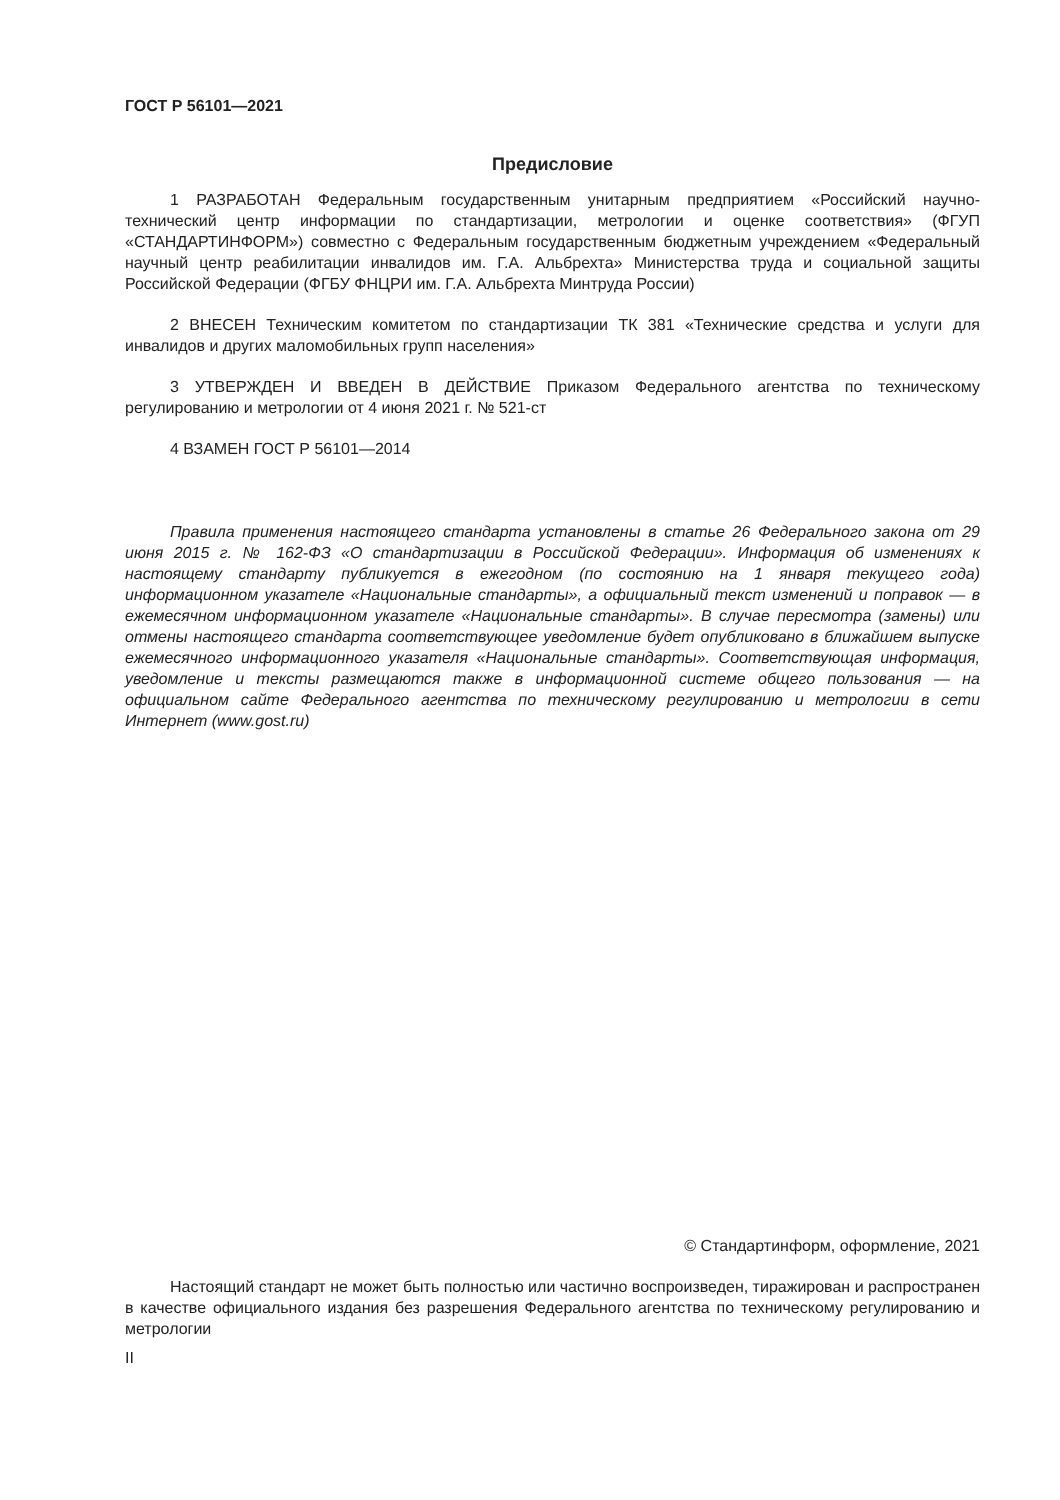ГОСТ Р 56101—2021
Предисловие
1 РАЗРАБОТАН Федеральным государственным унитарным предприятием «Российский научно-технический центр информации по стандартизации, метрологии и оценке соответствия» (ФГУП «СТАНДАРТИНФОРМ») совместно с Федеральным государственным бюджетным учреждением «Федеральный научный центр реабилитации инвалидов им. Г.А. Альбрехта» Министерства труда и социальной защиты Российской Федерации (ФГБУ ФНЦРИ им. Г.А. Альбрехта Минтруда России)
2 ВНЕСЕН Техническим комитетом по стандартизации ТК 381 «Технические средства и услуги для инвалидов и других маломобильных групп населения»
3 УТВЕРЖДЕН И ВВЕДЕН В ДЕЙСТВИЕ Приказом Федерального агентства по техническому регулированию и метрологии от 4 июня 2021 г. № 521-ст
4 ВЗАМЕН ГОСТ Р 56101—2014
Правила применения настоящего стандарта установлены в статье 26 Федерального закона от 29 июня 2015 г. № 162-ФЗ «О стандартизации в Российской Федерации». Информация об изменениях к настоящему стандарту публикуется в ежегодном (по состоянию на 1 января текущего года) информационном указателе «Национальные стандарты», а официальный текст изменений и поправок — в ежемесячном информационном указателе «Национальные стандарты». В случае пересмотра (замены) или отмены настоящего стандарта соответствующее уведомление будет опубликовано в ближайшем выпуске ежемесячного информационного указателя «Национальные стандарты». Соответствующая информация, уведомление и тексты размещаются также в информационной системе общего пользования — на официальном сайте Федерального агентства по техническому регулированию и метрологии в сети Интернет (www.gost.ru)
© Стандартинформ, оформление, 2021
Настоящий стандарт не может быть полностью или частично воспроизведен, тиражирован и распространен в качестве официального издания без разрешения Федерального агентства по техническому регулированию и метрологии
II